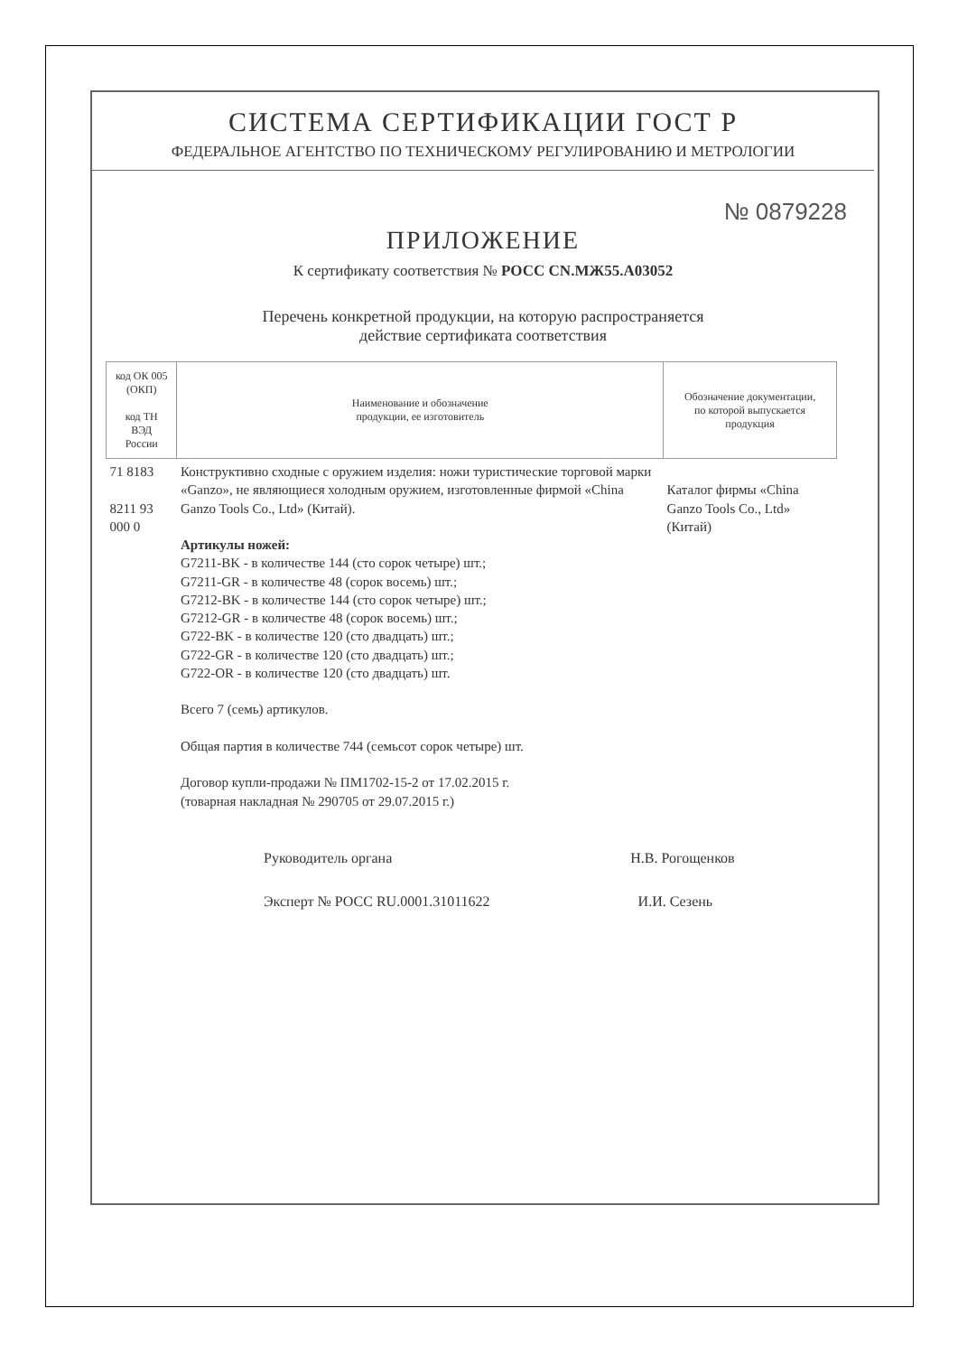СИСТЕМА СЕРТИФИКАЦИИ ГОСТ Р
ФЕДЕРАЛЬНОЕ АГЕНТСТВО ПО ТЕХНИЧЕСКОМУ РЕГУЛИРОВАНИЮ И МЕТРОЛОГИИ
№ 0879228
ПРИЛОЖЕНИЕ
К сертификату соответствия № РОСС CN.МЖ55.А03052
Перечень конкретной продукции, на которую распространяется
действие сертификата соответствия
| код ОК 005 (ОКП) код ТН ВЭД России | Наименование и обозначение продукции, ее изготовитель | Обозначение документации, по которой выпускается продукция |
| --- | --- | --- |
| 71 8183 8211 93 000 0 | Конструктивно сходные с оружием изделия: ножи туристические торговой марки «Ganzo», не являющиеся холодным оружием, изготовленные фирмой «China Ganzo Tools Co., Ltd» (Китай). Артикулы ножей: G7211-BK - в количестве 144 (сто сорок четыре) шт.; G7211-GR - в количестве 48 (сорок восемь) шт.; G7212-BK - в количестве 144 (сто сорок четыре) шт.; G7212-GR - в количестве 48 (сорок восемь) шт.; G722-BK - в количестве 120 (сто двадцать) шт.; G722-GR - в количестве 120 (сто двадцать) шт.; G722-OR - в количестве 120 (сто двадцать) шт. Всего 7 (семь) артикулов. Общая партия в количестве 744 (семьсот сорок четыре) шт. Договор купли-продажи № ПМ1702-15-2 от 17.02.2015 г. (товарная накладная № 290705 от 29.07.2015 г.) | Каталог фирмы «China Ganzo Tools Co., Ltd» (Китай) |
Руководитель органа Н.В. Рогощенков
Эксперт № РОСС RU.0001.31011622 И.И. Сезень